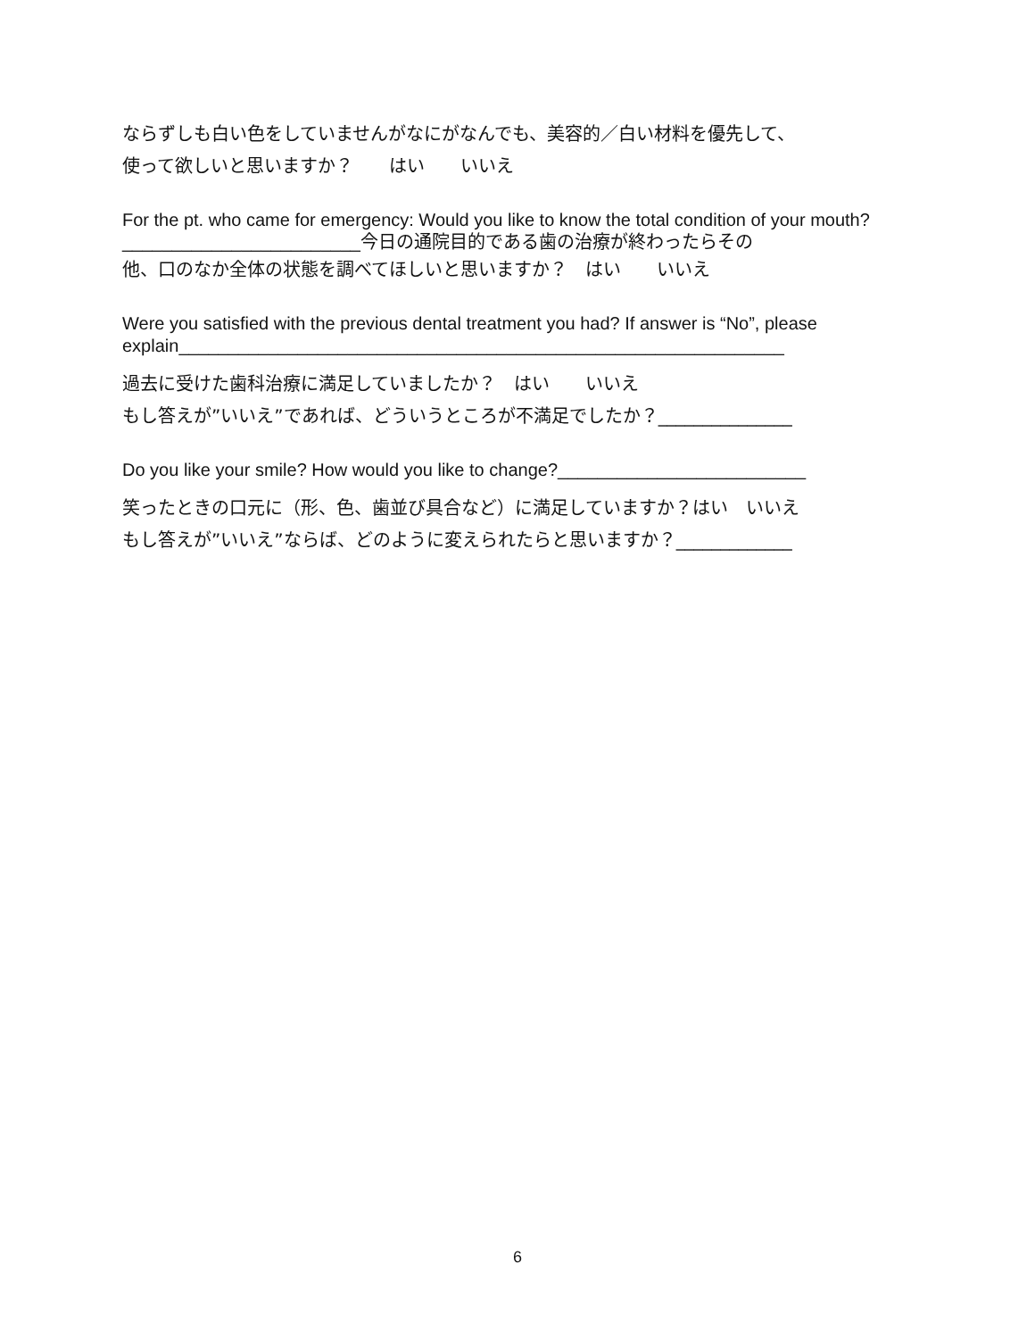ならずしも白い色をしていませんがなにがなんでも、美容的／白い材料を優先して、
使って欲しいと思いますか？　　はい　　いいえ
For the pt. who came for emergency: Would you like to know the total condition of your mouth?________________________今日の通院目的である歯の治療が終わったらその
他、口のなか全体の状態を調べてほしいと思いますか？　はい　　いいえ
Were you satisfied with the previous dental treatment you had? If answer is “No”, please explain_____________________________________________________________
過去に受けた歯科治療に満足していましたか？　はい　　いいえ
もし答えが”いいえ”であれば、どういうところが不満足でしたか？_______________
Do you like your smile? How would you like to change?_________________________
笑ったときの口元に（形、色、歯並び具合など）に満足していますか？はい　いいえ
もし答えが”いいえ”ならば、どのように変えられたらと思いますか？_____________
6